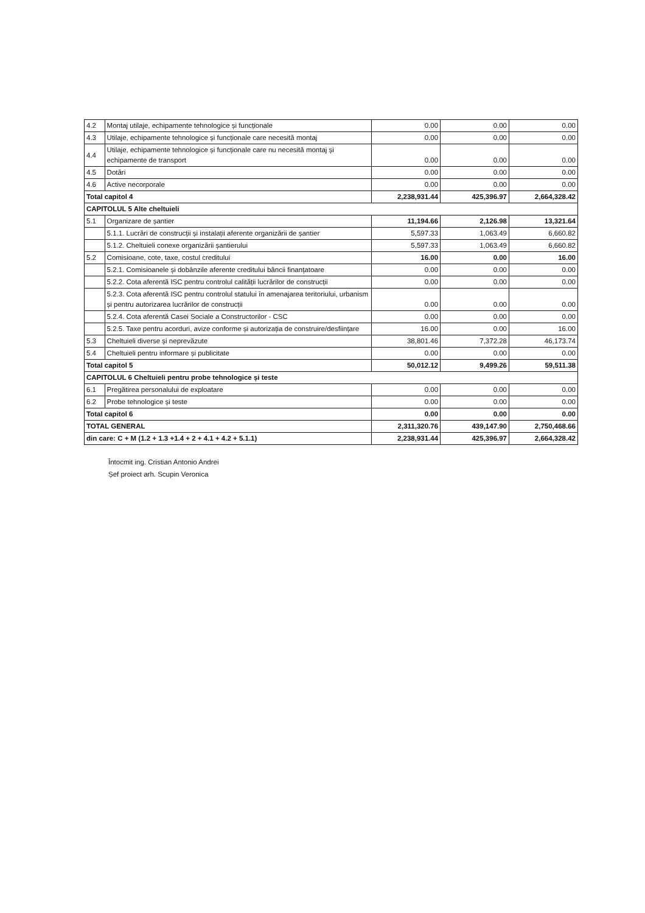| 4.2 | Montaj utilaje, echipamente tehnologice și funcționale | 0.00 | 0.00 | 0.00 |
| 4.3 | Utilaje, echipamente tehnologice și funcționale care necesită montaj | 0.00 | 0.00 | 0.00 |
| 4.4 | Utilaje, echipamente tehnologice și funcționale care nu necesită montaj și echipamente de transport | 0.00 | 0.00 | 0.00 |
| 4.5 | Dotări | 0.00 | 0.00 | 0.00 |
| 4.6 | Active necorporale | 0.00 | 0.00 | 0.00 |
| Total capitol 4 | | 2,238,931.44 | 425,396.97 | 2,664,328.42 |
| CAPITOLUL 5 Alte cheltuieli | | | | |
| 5.1 | Organizare de șantier | 11,194.66 | 2,126.98 | 13,321.64 |
| | 5.1.1. Lucrări de construcții și instalații aferente organizării de șantier | 5,597.33 | 1,063.49 | 6,660.82 |
| | 5.1.2. Cheltuieli conexe organizării șantierului | 5,597.33 | 1,063.49 | 6,660.82 |
| 5.2 | Comisioane, cote, taxe, costul creditului | 16.00 | 0.00 | 16.00 |
| | 5.2.1. Comisioanele și dobânzile aferente creditului băncii finanțatoare | 0.00 | 0.00 | 0.00 |
| | 5.2.2. Cota aferentă ISC pentru controlul calității lucrărilor de construcții | 0.00 | 0.00 | 0.00 |
| | 5.2.3. Cota aferentă ISC pentru controlul statului în amenajarea teritoriului, urbanism și pentru autorizarea lucrărilor de construcții | 0.00 | 0.00 | 0.00 |
| | 5.2.4. Cota aferentă Casei Sociale a Constructorilor - CSC | 0.00 | 0.00 | 0.00 |
| | 5.2.5. Taxe pentru acorduri, avize conforme și autorizația de construire/desființare | 16.00 | 0.00 | 16.00 |
| 5.3 | Cheltuieli diverse și neprevăzute | 38,801.46 | 7,372.28 | 46,173.74 |
| 5.4 | Cheltuieli pentru informare și publicitate | 0.00 | 0.00 | 0.00 |
| Total capitol 5 | | 50,012.12 | 9,499.26 | 59,511.38 |
| CAPITOLUL 6 Cheltuieli pentru probe tehnologice și teste | | | | |
| 6.1 | Pregătirea personalului de exploatare | 0.00 | 0.00 | 0.00 |
| 6.2 | Probe tehnologice și teste | 0.00 | 0.00 | 0.00 |
| Total capitol 6 | | 0.00 | 0.00 | 0.00 |
| TOTAL GENERAL | | 2,311,320.76 | 439,147.90 | 2,750,468.66 |
| din care: C + M (1.2 + 1.3 +1.4 + 2 + 4.1 + 4.2 + 5.1.1) | | 2,238,931.44 | 425,396.97 | 2,664,328.42 |
Întocmit ing. Cristian Antonio Andrei
Șef proiect arh. Scupin Veronica